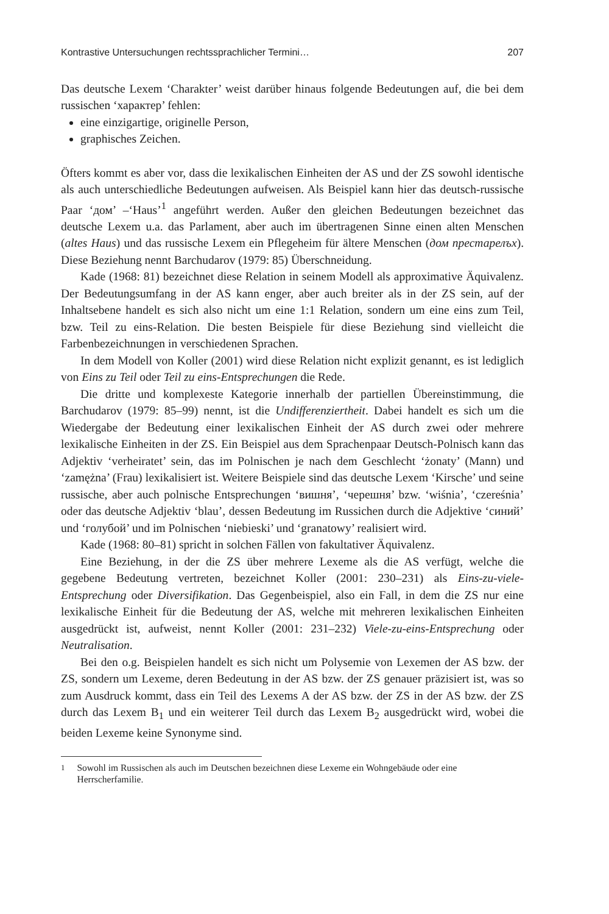Kontrastive Untersuchungen rechtssprachlicher Termini… 207
Das deutsche Lexem ‘Charakter’ weist darüber hinaus folgende Bedeutungen auf, die bei dem russischen ‘характер’ fehlen:
eine einzigartige, originelle Person,
graphisches Zeichen.
Öfters kommt es aber vor, dass die lexikalischen Einheiten der AS und der ZS sowohl identische als auch unterschiedliche Bedeutungen aufweisen. Als Beispiel kann hier das deutsch-russische Paar ‘дом’ –‘Haus’<sup>1</sup> angeführt werden. Außer den gleichen Bedeutungen bezeichnet das deutsche Lexem u.a. das Parlament, aber auch im übertragenen Sinne einen alten Menschen (altes Haus) und das russische Lexem ein Pflegeheim für ältere Menschen (дом престарелъх). Diese Beziehung nennt Barchudarov (1979: 85) Überschneidung.
Kade (1968: 81) bezeichnet diese Relation in seinem Modell als approximative Äquivalenz. Der Bedeutungsumfang in der AS kann enger, aber auch breiter als in der ZS sein, auf der Inhaltsebene handelt es sich also nicht um eine 1:1 Relation, sondern um eine eins zum Teil, bzw. Teil zu eins-Relation. Die besten Beispiele für diese Beziehung sind vielleicht die Farbenbezeichnungen in verschiedenen Sprachen.
In dem Modell von Koller (2001) wird diese Relation nicht explizit genannt, es ist lediglich von Eins zu Teil oder Teil zu eins-Entsprechungen die Rede.
Die dritte und komplexeste Kategorie innerhalb der partiellen Übereinstimmung, die Barchudarov (1979: 85–99) nennt, ist die Undifferenziertheit. Dabei handelt es sich um die Wiedergabe der Bedeutung einer lexikalischen Einheit der AS durch zwei oder mehrere lexikalische Einheiten in der ZS. Ein Beispiel aus dem Sprachenpaar Deutsch-Polnisch kann das Adjektiv ‘verheiratet’ sein, das im Polnischen je nach dem Geschlecht ‘żonaty’ (Mann) und ‘zamężna’ (Frau) lexikalisiert ist. Weitere Beispiele sind das deutsche Lexem ‘Kirsche’ und seine russische, aber auch polnische Entsprechungen ‘вишня’, ‘черешня’ bzw. ‘wiśnia’, ‘czereśnia’ oder das deutsche Adjektiv ‘blau’, dessen Bedeutung im Russichen durch die Adjektive ‘синий’ und ‘голубой’ und im Polnischen ‘niebieski’ und ‘granatowy’ realisiert wird.
Kade (1968: 80–81) spricht in solchen Fällen von fakultativer Äquivalenz.
Eine Beziehung, in der die ZS über mehrere Lexeme als die AS verfügt, welche die gegebene Bedeutung vertreten, bezeichnet Koller (2001: 230–231) als Eins-zu-viele-Entsprechung oder Diversifikation. Das Gegenbeispiel, also ein Fall, in dem die ZS nur eine lexikalische Einheit für die Bedeutung der AS, welche mit mehreren lexikalischen Einheiten ausgedrückt ist, aufweist, nennt Koller (2001: 231–232) Viele-zu-eins-Entsprechung oder Neutralisation.
Bei den o.g. Beispielen handelt es sich nicht um Polysemie von Lexemen der AS bzw. der ZS, sondern um Lexeme, deren Bedeutung in der AS bzw. der ZS genauer präzisiert ist, was so zum Ausdruck kommt, dass ein Teil des Lexems A der AS bzw. der ZS in der AS bzw. der ZS durch das Lexem B<sub>1</sub> und ein weiterer Teil durch das Lexem B<sub>2</sub> ausgedrückt wird, wobei die beiden Lexeme keine Synonyme sind.
<sup>1</sup> Sowohl im Russischen als auch im Deutschen bezeichnen diese Lexeme ein Wohngebäude oder eine Herrscherfamilie.